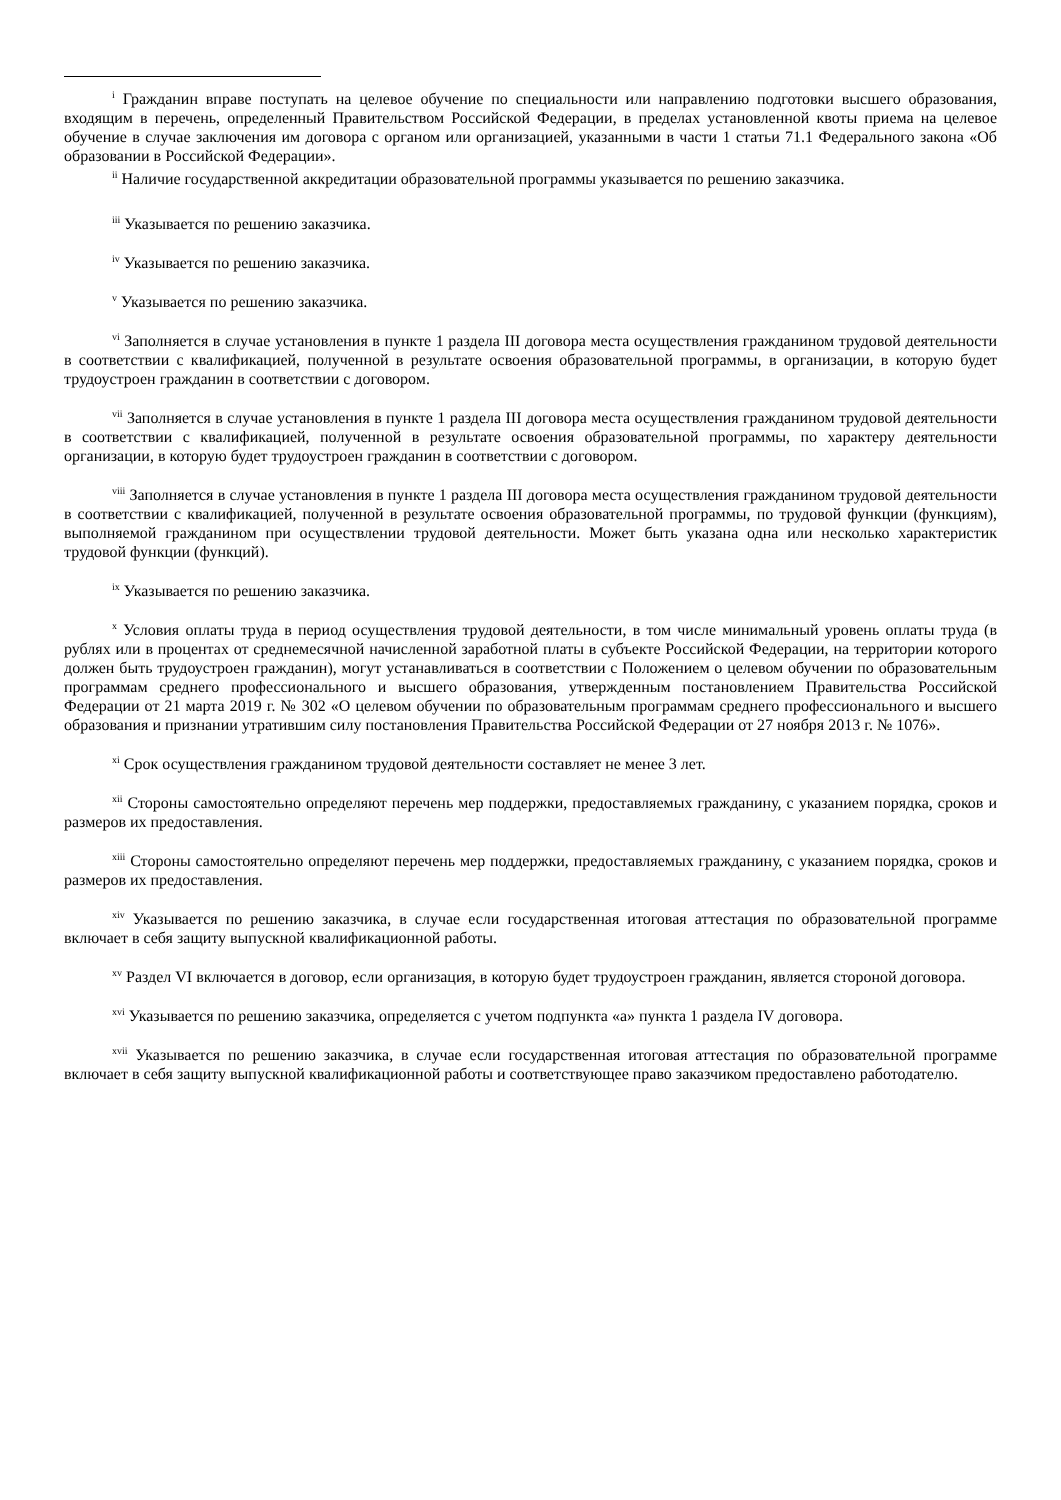<sup>i</sup> Гражданин вправе поступать на целевое обучение по специальности или направлению подготовки высшего образования, входящим в перечень, определенный Правительством Российской Федерации, в пределах установленной квоты приема на целевое обучение в случае заключения им договора с органом или организацией, указанными в части 1 статьи 71.1 Федерального закона «Об образовании в Российской Федерации».
<sup>ii</sup> Наличие государственной аккредитации образовательной программы указывается по решению заказчика.
<sup>iii</sup> Указывается по решению заказчика.
<sup>iv</sup> Указывается по решению заказчика.
<sup>v</sup> Указывается по решению заказчика.
<sup>vi</sup> Заполняется в случае установления в пункте 1 раздела III договора места осуществления гражданином трудовой деятельности в соответствии с квалификацией, полученной в результате освоения образовательной программы, в организации, в которую будет трудоустроен гражданин в соответствии с договором.
<sup>vii</sup> Заполняется в случае установления в пункте 1 раздела III договора места осуществления гражданином трудовой деятельности в соответствии с квалификацией, полученной в результате освоения образовательной программы, по характеру деятельности организации, в которую будет трудоустроен гражданин в соответствии с договором.
<sup>viii</sup> Заполняется в случае установления в пункте 1 раздела III договора места осуществления гражданином трудовой деятельности в соответствии с квалификацией, полученной в результате освоения образовательной программы, по трудовой функции (функциям), выполняемой гражданином при осуществлении трудовой деятельности. Может быть указана одна или несколько характеристик трудовой функции (функций).
<sup>ix</sup> Указывается по решению заказчика.
<sup>x</sup> Условия оплаты труда в период осуществления трудовой деятельности, в том числе минимальный уровень оплаты труда (в рублях или в процентах от среднемесячной начисленной заработной платы в субъекте Российской Федерации, на территории которого должен быть трудоустроен гражданин), могут устанавливаться в соответствии с Положением о целевом обучении по образовательным программам среднего профессионального и высшего образования, утвержденным постановлением Правительства Российской Федерации от 21 марта 2019 г. № 302 «О целевом обучении по образовательным программам среднего профессионального и высшего образования и признании утратившим силу постановления Правительства Российской Федерации от 27 ноября 2013 г. № 1076».
<sup>xi</sup> Срок осуществления гражданином трудовой деятельности составляет не менее 3 лет.
<sup>xii</sup> Стороны самостоятельно определяют перечень мер поддержки, предоставляемых гражданину, с указанием порядка, сроков и размеров их предоставления.
<sup>xiii</sup> Стороны самостоятельно определяют перечень мер поддержки, предоставляемых гражданину, с указанием порядка, сроков и размеров их предоставления.
<sup>xiv</sup> Указывается по решению заказчика, в случае если государственная итоговая аттестация по образовательной программе включает в себя защиту выпускной квалификационной работы.
<sup>xv</sup> Раздел VI включается в договор, если организация, в которую будет трудоустроен гражданин, является стороной договора.
<sup>xvi</sup> Указывается по решению заказчика, определяется с учетом подпункта «а» пункта 1 раздела IV договора.
<sup>xvii</sup> Указывается по решению заказчика, в случае если государственная итоговая аттестация по образовательной программе включает в себя защиту выпускной квалификационной работы и соответствующее право заказчиком предоставлено работодателю.